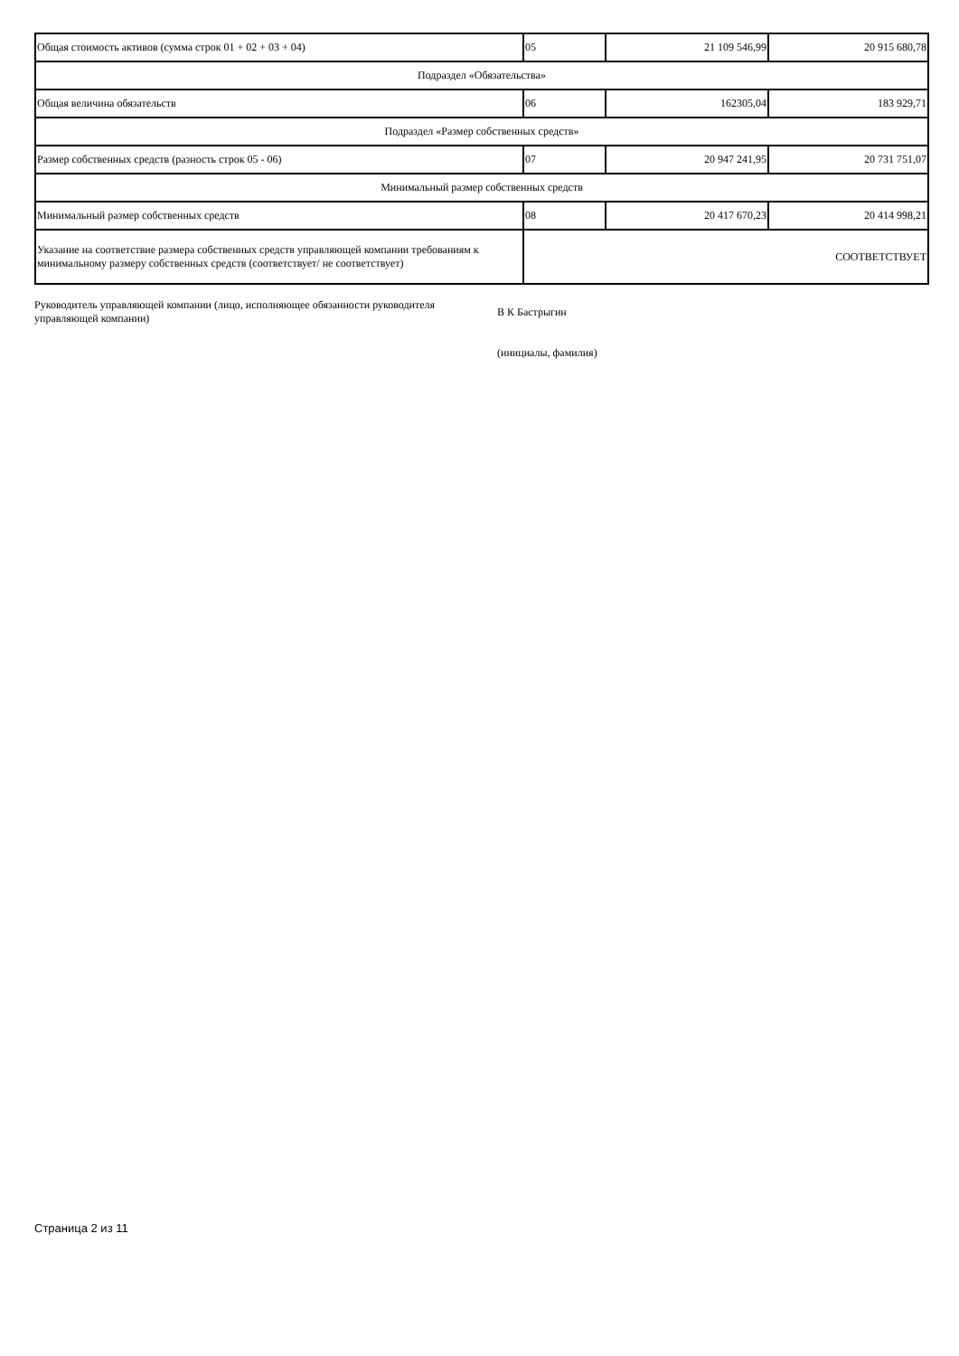| Общая стоимость активов (сумма строк 01 + 02 + 03 + 04) | 05 | 21 109 546,99 | 20 915 680,78 |
| Подраздел «Обязательства» | | | |
| Общая величина обязательств | 06 | 162305,04 | 183 929,71 |
| Подраздел «Размер собственных средств» | | | |
| Размер собственных средств (разность строк 05 - 06) | 07 | 20 947 241,95 | 20 731 751,07 |
| Минимальный размер собственных средств | | | |
| Минимальный размер собственных средств | 08 | 20 417 670,23 | 20 414 998,21 |
| Указание на соответствие размера собственных средств управляющей компании требованиям к минимальному размеру собственных средств (соответствует/ не соответствует) | СООТВЕТСТВУЕТ | | |
Руководитель управляющей компании (лицо, исполняющее обязанности руководителя управляющей компании)
В К Бастрыгин
(инициалы, фамилия)
Страница 2 из 11